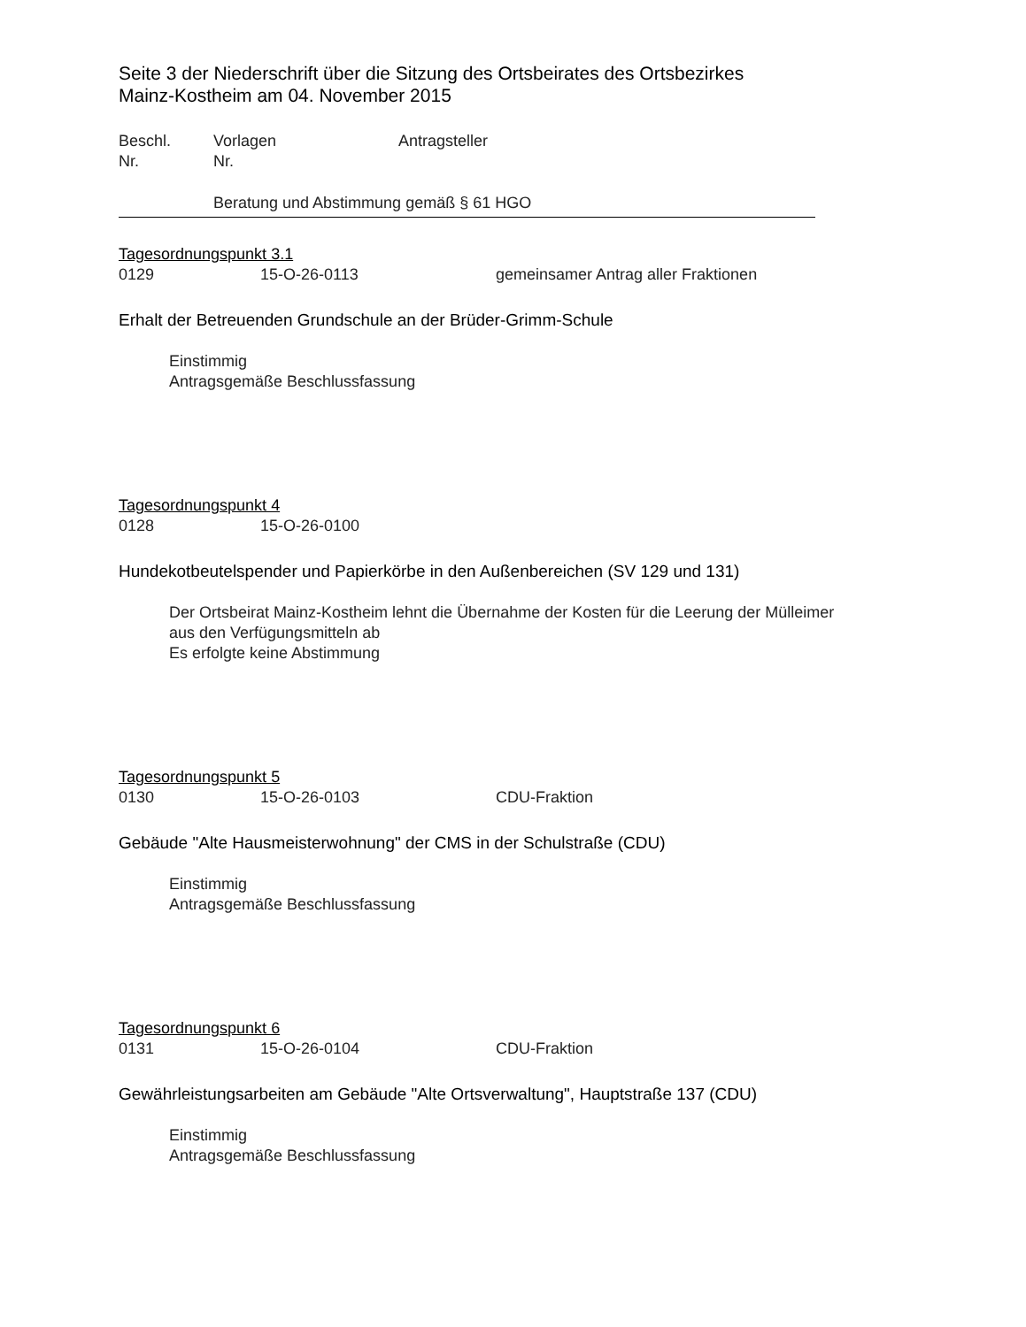Seite 3 der Niederschrift über die Sitzung des Ortsbeirates des Ortsbezirkes
Mainz-Kostheim am 04. November 2015
Beschl.
Nr.
Vorlagen
Nr.
Antragsteller
Beratung und Abstimmung gemäß § 61 HGO
Tagesordnungspunkt 3.1
0129 15-O-26-0113 gemeinsamer Antrag aller Fraktionen
Erhalt der Betreuenden Grundschule an der Brüder-Grimm-Schule
Einstimmig
Antragsgemäße Beschlussfassung
Tagesordnungspunkt 4
0128 15-O-26-0100
Hundekotbeutelspender und Papierkörbe in den Außenbereichen (SV 129 und 131)
Der Ortsbeirat Mainz-Kostheim lehnt die Übernahme der Kosten für die Leerung der Mülleimer
aus den Verfügungsmitteln ab
Es erfolgte keine Abstimmung
Tagesordnungspunkt 5
0130 15-O-26-0103 CDU-Fraktion
Gebäude "Alte Hausmeisterwohnung" der CMS in der Schulstraße (CDU)
Einstimmig
Antragsgemäße Beschlussfassung
Tagesordnungspunkt 6
0131 15-O-26-0104 CDU-Fraktion
Gewährleistungsarbeiten am Gebäude "Alte Ortsverwaltung", Hauptstraße 137 (CDU)
Einstimmig
Antragsgemäße Beschlussfassung